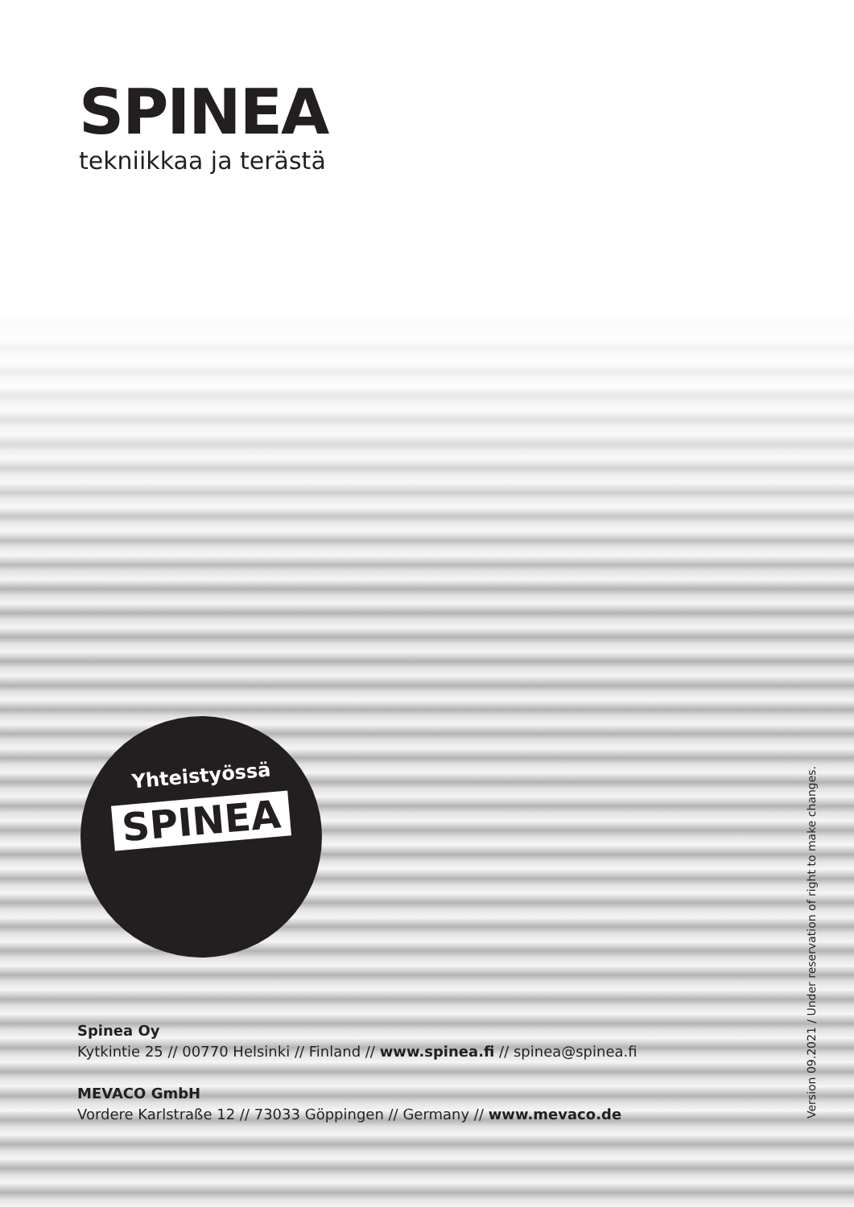SPINEA
tekniikkaa ja terästä
Yhteistyössä
SPINEA
Spinea Oy
Kytkintie 25 // 00770 Helsinki // Finland // www.spinea.fi // spinea@spinea.fi
MEVACO GmbH
Vordere Karlstraße 12 // 73033 Göppingen // Germany // www.mevaco.de
Version 09.2021 / Under reservation of right to make changes.